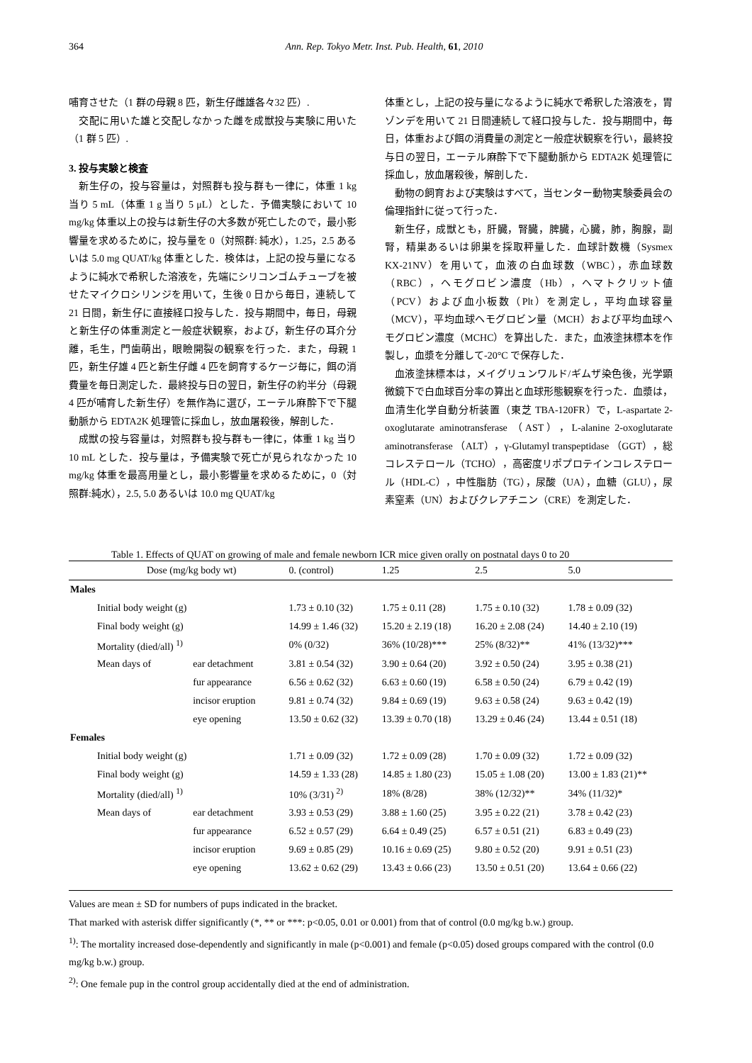364 Ann. Rep. Tokyo Metr. Inst. Pub. Health, 61, 2010
哺育させた（1 群の母親 8 匹，新生仔雌雄各々32 匹）.
交配に用いた雄と交配しなかった雌を成獣投与実験に用いた（1 群 5 匹）.
3. 投与実験と検査
新生仔の，投与容量は，対照群も投与群も一律に，体重 1 kg 当り 5 mL（体重 1 g 当り 5 μL）とした．予備実験において 10 mg/kg 体重以上の投与は新生仔の大多数が死亡したので，最小影響量を求めるために，投与量を 0（対照群: 純水），1.25，2.5 あるいは 5.0 mg QUAT/kg 体重とした．検体は，上記の投与量になるように純水で希釈した溶液を，先端にシリコンゴムチューブを被せたマイクロシリンジを用いて，生後 0 日から毎日，連続して 21 日間，新生仔に直接経口投与した．投与期間中，毎日，母親と新生仔の体重測定と一般症状観察，および，新生仔の耳介分離，毛生，門歯萌出，眼瞼開裂の観察を行った．また，母親 1 匹，新生仔雄 4 匹と新生仔雌 4 匹を飼育するケージ毎に，餌の消費量を毎日測定した．最終投与日の翌日，新生仔の約半分（母親 4 匹が哺育した新生仔）を無作為に選び，エーテル麻酔下で下腿動脈から EDTA2K 処理管に採血し，放血屠殺後，解剖した．
成獣の投与容量は，対照群も投与群も一律に，体重 1 kg 当り 10 mL とした．投与量は，予備実験で死亡が見られなかった 10 mg/kg 体重を最高用量とし，最小影響量を求めるために，0（対照群:純水），2.5, 5.0 あるいは 10.0 mg QUAT/kg
体重とし，上記の投与量になるように純水で希釈した溶液を，胃ゾンデを用いて 21 日間連続して経口投与した．投与期間中，毎日，体重および餌の消費量の測定と一般症状観察を行い，最終投与日の翌日，エーテル麻酔下で下腿動脈から EDTA2K 処理管に採血し，放血屠殺後，解剖した．
動物の飼育および実験はすべて，当センター動物実験委員会の倫理指針に従って行った．
新生仔，成獣とも，肝臓，腎臓，脾臓，心臓，肺，胸腺，副腎，精巣あるいは卵巣を採取秤量した．血球計数機（Sysmex KX-21NV）を用いて，血液の白血球数（WBC），赤血球数（RBC），ヘモグロビン濃度（Hb），ヘマトクリット値（PCV）および血小板数（Plt）を測定し，平均血球容量（MCV），平均血球ヘモグロビン量（MCH）および平均血球ヘモグロビン濃度（MCHC）を算出した．また，血液塗抹標本を作製し，血漿を分離して-20°C で保存した．
血液塗抹標本は，メイグリュンワルド/ギムザ染色後，光学顕微鏡下で白血球百分率の算出と血球形態観察を行った．血漿は，血清生化学自動分析装置（東芝 TBA-120FR）で，L-aspartate 2-oxoglutarate aminotransferase （AST），L-alanine 2-oxoglutarate aminotransferase （ALT），γ-Glutamyl transpeptidase （GGT），総コレステロール（TCHO），高密度リポプロテインコレステロール（HDL-C），中性脂肪（TG），尿酸（UA），血糖（GLU），尿素窒素（UN）およびクレアチニン（CRE）を測定した．
Table 1. Effects of QUAT on growing of male and female newborn ICR mice given orally on postnatal days 0 to 20
| Dose (mg/kg body wt) | | 0. (control) | 1.25 | 2.5 | 5.0 |
| Males | | | | | |
| Initial body weight (g) | | 1.73 ± 0.10 (32) | 1.75 ± 0.11 (28) | 1.75 ± 0.10 (32) | 1.78 ± 0.09 (32) |
| Final body weight (g) | | 14.99 ± 1.46 (32) | 15.20 ± 2.19 (18) | 16.20 ± 2.08 (24) | 14.40 ± 2.10 (19) |
| Mortality (died/all) <sup>1)</sup> | | 0% (0/32) | 36% (10/28)*** | 25% (8/32)** | 41% (13/32)*** |
| Mean days of | ear detachment | 3.81 ± 0.54 (32) | 3.90 ± 0.64 (20) | 3.92 ± 0.50 (24) | 3.95 ± 0.38 (21) |
| | fur appearance | 6.56 ± 0.62 (32) | 6.63 ± 0.60 (19) | 6.58 ± 0.50 (24) | 6.79 ± 0.42 (19) |
| | incisor eruption | 9.81 ± 0.74 (32) | 9.84 ± 0.69 (19) | 9.63 ± 0.58 (24) | 9.63 ± 0.42 (19) |
| | eye opening | 13.50 ± 0.62 (32) | 13.39 ± 0.70 (18) | 13.29 ± 0.46 (24) | 13.44 ± 0.51 (18) |
| Females | | | | | |
| Initial body weight (g) | | 1.71 ± 0.09 (32) | 1.72 ± 0.09 (28) | 1.70 ± 0.09 (32) | 1.72 ± 0.09 (32) |
| Final body weight (g) | | 14.59 ± 1.33 (28) | 14.85 ± 1.80 (23) | 15.05 ± 1.08 (20) | 13.00 ± 1.83 (21)** |
| Mortality (died/all) <sup>1)</sup> | | 10% (3/31) <sup>2)</sup> | 18% (8/28) | 38% (12/32)** | 34% (11/32)* |
| Mean days of | ear detachment | 3.93 ± 0.53 (29) | 3.88 ± 1.60 (25) | 3.95 ± 0.22 (21) | 3.78 ± 0.42 (23) |
| | fur appearance | 6.52 ± 0.57 (29) | 6.64 ± 0.49 (25) | 6.57 ± 0.51 (21) | 6.83 ± 0.49 (23) |
| | incisor eruption | 9.69 ± 0.85 (29) | 10.16 ± 0.69 (25) | 9.80 ± 0.52 (20) | 9.91 ± 0.51 (23) |
| | eye opening | 13.62 ± 0.62 (29) | 13.43 ± 0.66 (23) | 13.50 ± 0.51 (20) | 13.64 ± 0.66 (22) |
Values are mean ± SD for numbers of pups indicated in the bracket.
That marked with asterisk differ significantly (*, ** or ***: p<0.05, 0.01 or 0.001) from that of control (0.0 mg/kg b.w.) group.
<sup>1)</sup>: The mortality increased dose-dependently and significantly in male (p<0.001) and female (p<0.05) dosed groups compared with the control (0.0 mg/kg b.w.) group.
<sup>2)</sup>: One female pup in the control group accidentally died at the end of administration.